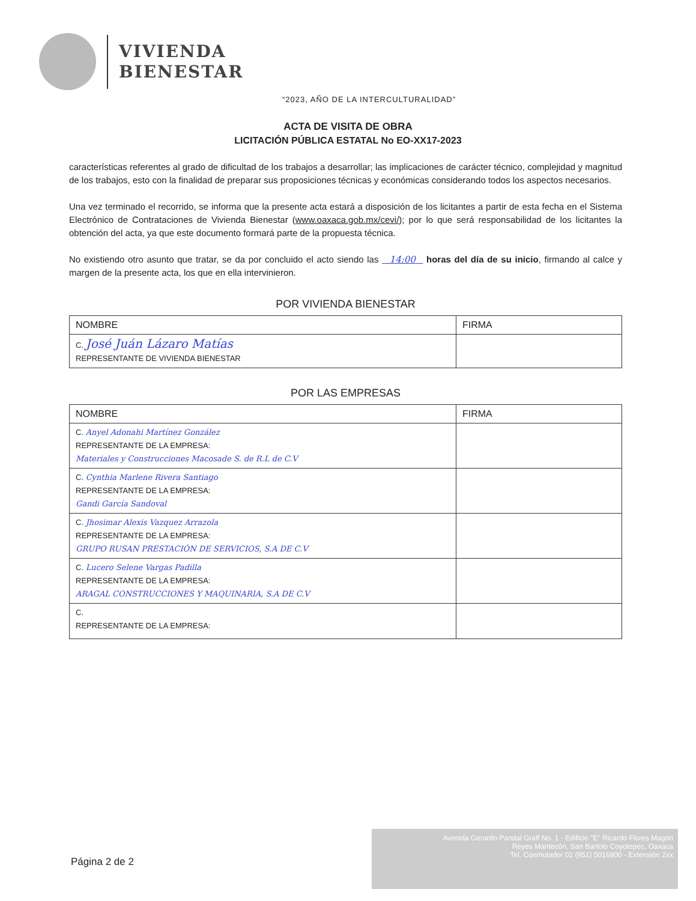VIVIENDA
BIENESTAR
“2023, AÑO DE LA INTERCULTURALIDAD”
ACTA DE VISITA DE OBRA
LICITACIÓN PÚBLICA ESTATAL No EO-XX17-2023
características referentes al grado de dificultad de los trabajos a desarrollar; las implicaciones de carácter técnico, complejidad y magnitud de los trabajos, esto con la finalidad de preparar sus proposiciones técnicas y económicas considerando todos los aspectos necesarios.
Una vez terminado el recorrido, se informa que la presente acta estará a disposición de los licitantes a partir de esta fecha en el Sistema Electrónico de Contrataciones de Vivienda Bienestar (www.oaxaca.gob.mx/cevi/); por lo que será responsabilidad de los licitantes la obtención del acta, ya que este documento formará parte de la propuesta técnica.
No existiendo otro asunto que tratar, se da por concluido el acto siendo las 14:00 horas del día de su inicio, firmando al calce y margen de la presente acta, los que en ella intervinieron.
POR VIVIENDA BIENESTAR
| NOMBRE | FIRMA |
| --- | --- |
| C. José Juán Lázaro Matías REPRESENTANTE DE VIVIENDA BIENESTAR | |
POR LAS EMPRESAS
| NOMBRE | FIRMA |
| --- | --- |
| C. Anyel Adonahi Martínez González REPRESENTANTE DE LA EMPRESA: Materiales y Construcciones Macosade S. de R.L de C.V | |
| C. Cynthia Marlene Rivera Santiago REPRESENTANTE DE LA EMPRESA: Gandi García Sandoval | |
| C. Jhosimar Alexis Vazquez Arrazola REPRESENTANTE DE LA EMPRESA: GRUPO RUSAN PRESTACIÓN DE SERVICIOS, S.A DE C.V | |
| C. Lucero Selene Vargas Padilla REPRESENTANTE DE LA EMPRESA: ARAGAL CONSTRUCCIONES Y MAQUINARIA, S.A DE C.V | |
| C. REPRESENTANTE DE LA EMPRESA: | |
Avenida Gerardo Pandal Graff No. 1 - Edificio "E" Ricardo Flores Magón
Reyes Mantecón, San Bartolo Coyotepec, Oaxaca
Tel. Conmutador 01 (951) 5016900 - Extensión 2xx
Página 2 de 2